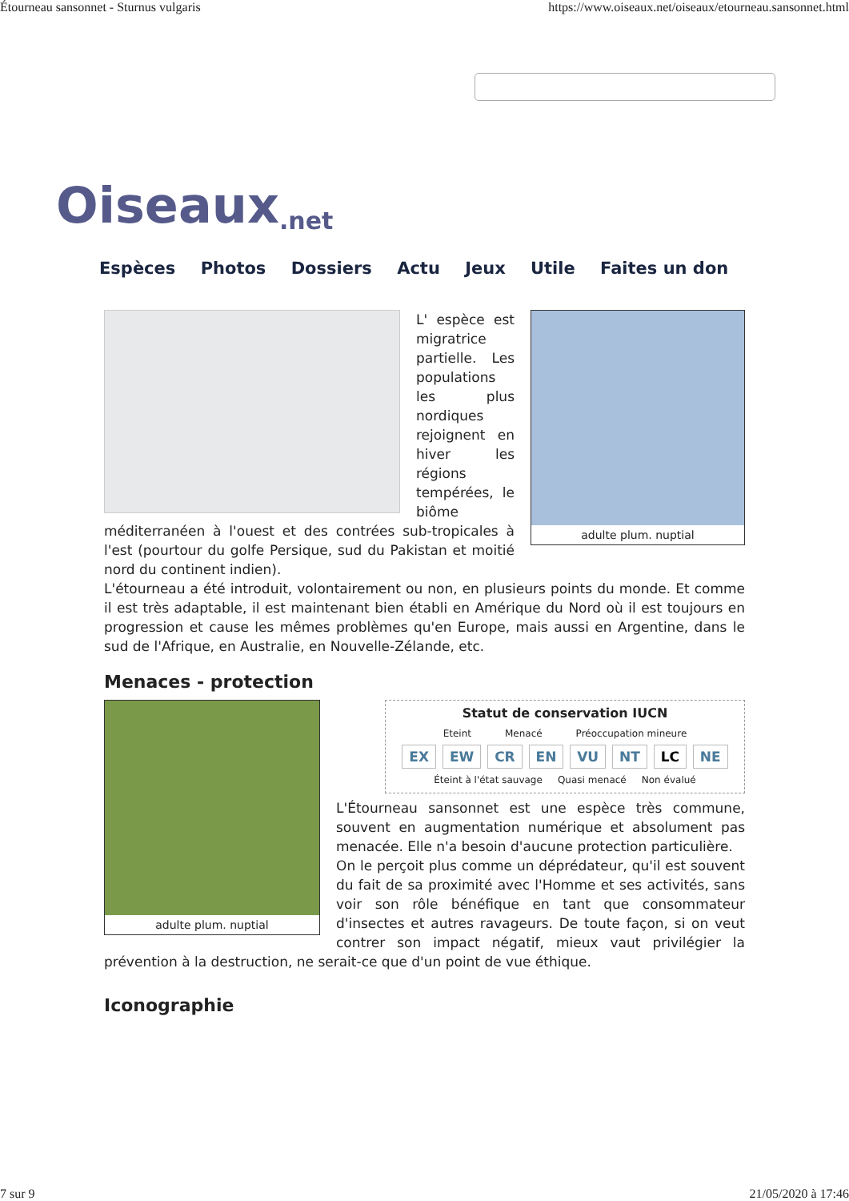Étourneau sansonnet - Sturnus vulgaris https://www.oiseaux.net/oiseaux/etourneau.sansonnet.html
Oiseaux.net
Espèces Photos Dossiers Actu Jeux Utile Faites un don
adulte plum. nuptial
L' espèce est migratrice partielle. Les populations les plus nordiques rejoignent en hiver les régions tempérées, le biôme méditerranéen à l'ouest et des contrées sub-tropicales à l'est (pourtour du golfe Persique, sud du Pakistan et moitié nord du continent indien).
L'étourneau a été introduit, volontairement ou non, en plusieurs points du monde. Et comme il est très adaptable, il est maintenant bien établi en Amérique du Nord où il est toujours en progression et cause les mêmes problèmes qu'en Europe, mais aussi en Argentine, dans le sud de l'Afrique, en Australie, en Nouvelle-Zélande, etc.
Menaces - protection
adulte plum. nuptial
Statut de conservation IUCN
Eteint Menacé Préoccupation mineure
EX EW CR EN VU NT LC NE
Éteint à l'état sauvage Quasi menacé Non évalué
L'Étourneau sansonnet est une espèce très commune, souvent en augmentation numérique et absolument pas menacée. Elle n'a besoin d'aucune protection particulière.
On le perçoit plus comme un déprédateur, qu'il est souvent du fait de sa proximité avec l'Homme et ses activités, sans voir son rôle bénéfique en tant que consommateur d'insectes et autres ravageurs. De toute façon, si on veut contrer son impact négatif, mieux vaut privilégier la prévention à la destruction, ne serait-ce que d'un point de vue éthique.
Iconographie
7 sur 9 21/05/2020 à 17:46